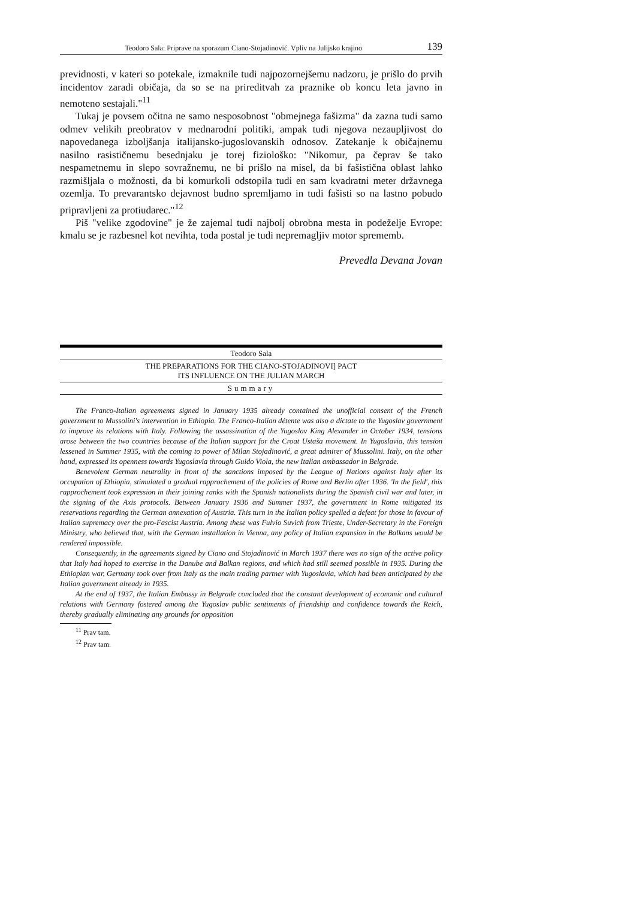Teodoro Sala: Priprave na sporazum Ciano-Stojadinović. Vpliv na Julijsko krajino 139
previdnosti, v kateri so potekale, izmaknile tudi najpozornejšemu nadzoru, je prišlo do prvih incidentov zaradi običaja, da so se na prireditvah za praznike ob koncu leta javno in nemoteno sestajali."<sup>11</sup>
Tukaj je povsem očitna ne samo nesposobnost "obmejnega fašizma" da zazna tudi samo odmev velikih preobratov v mednarodni politiki, ampak tudi njegova nezaupljivost do napovedanega izboljšanja italijansko-jugoslovanskih odnosov. Zatekanje k običajnemu nasilno rasističnemu besednjaku je torej fiziološko: "Nikomur, pa čeprav še tako nespametnemu in slepo sovražnemu, ne bi prišlo na misel, da bi fašistična oblast lahko razmišljala o možnosti, da bi komurkoli odstopila tudi en sam kvadratni meter državnega ozemlja. To prevarantsko dejavnost budno spremljamo in tudi fašisti so na lastno pobudo pripravljeni za protiudarec."<sup>12</sup>
Piš "velike zgodovine" je že zajemal tudi najbolj obrobna mesta in podeželje Evrope: kmalu se je razbesnel kot nevihta, toda postal je tudi nepremagljiv motor sprememb.
Prevedla Devana Jovan
Teodoro Sala
THE PREPARATIONS FOR THE CIANO-STOJADINOVI] PACT
ITS INFLUENCE ON THE JULIAN MARCH
Summary
The Franco-Italian agreements signed in January 1935 already contained the unofficial consent of the French government to Mussolini's intervention in Ethiopia. The Franco-Italian détente was also a dictate to the Yugoslav government to improve its relations with Italy. Following the assassination of the Yugoslav King Alexander in October 1934, tensions arose between the two countries because of the Italian support for the Croat Ustaša movement. In Yugoslavia, this tension lessened in Summer 1935, with the coming to power of Milan Stojadinović, a great admirer of Mussolini. Italy, on the other hand, expressed its openness towards Yugoslavia through Guido Viola, the new Italian ambassador in Belgrade.
Benevolent German neutrality in front of the sanctions imposed by the League of Nations against Italy after its occupation of Ethiopia, stimulated a gradual rapprochement of the policies of Rome and Berlin after 1936. 'In the field', this rapprochement took expression in their joining ranks with the Spanish nationalists during the Spanish civil war and later, in the signing of the Axis protocols. Between January 1936 and Summer 1937, the government in Rome mitigated its reservations regarding the German annexation of Austria. This turn in the Italian policy spelled a defeat for those in favour of Italian supremacy over the pro-Fascist Austria. Among these was Fulvio Suvich from Trieste, Under-Secretary in the Foreign Ministry, who believed that, with the German installation in Vienna, any policy of Italian expansion in the Balkans would be rendered impossible.
Consequently, in the agreements signed by Ciano and Stojadinović in March 1937 there was no sign of the active policy that Italy had hoped to exercise in the Danube and Balkan regions, and which had still seemed possible in 1935. During the Ethiopian war, Germany took over from Italy as the main trading partner with Yugoslavia, which had been anticipated by the Italian government already in 1935.
At the end of 1937, the Italian Embassy in Belgrade concluded that the constant development of economic and cultural relations with Germany fostered among the Yugoslav public sentiments of friendship and confidence towards the Reich, thereby gradually eliminating any grounds for opposition
<sup>11</sup> Prav tam.
<sup>12</sup> Prav tam.